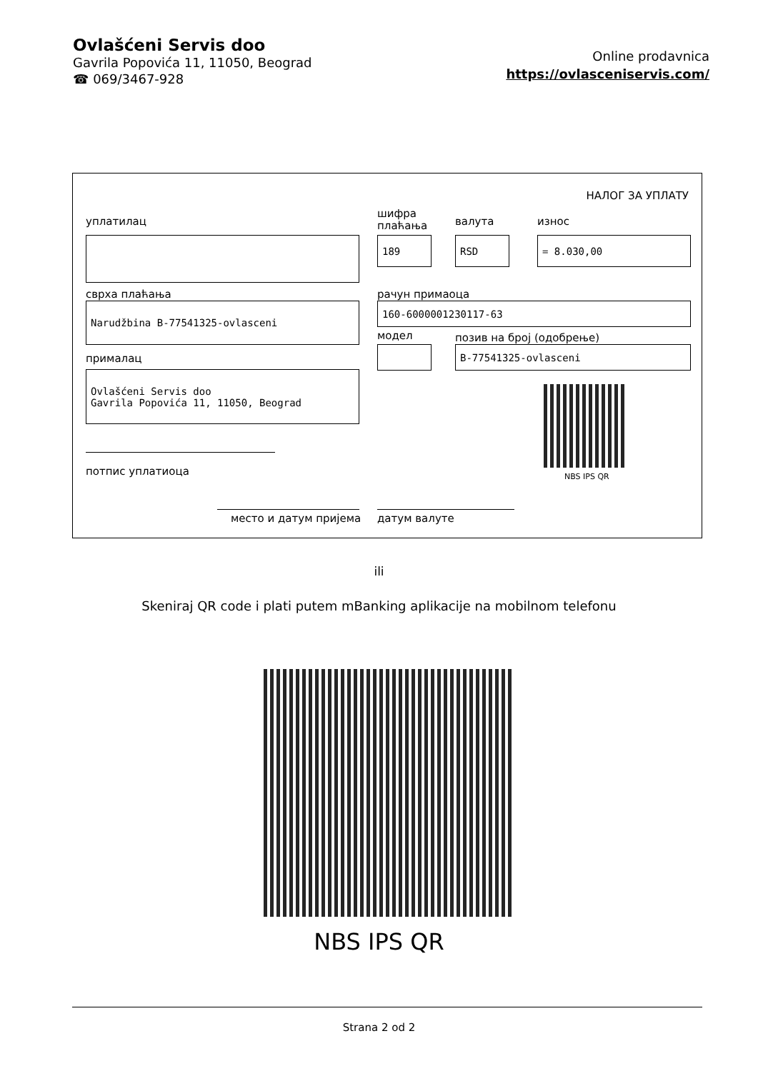Ovlašćeni Servis doo
Gavrila Popovića 11, 11050, Beograd
☎ 069/3467-928
Online prodavnica
https://ovlasceniservis.com/
НАЛОГ ЗА УПЛАТУ
уплатилац
шифра
плаћања
валута износ
189 RSD = 8.030,00
сврха плаћања рачун примаоца
Narudžbina B-77541325-ovlasceni 160-6000001230117-63
модел позив на број (одобрење)
B-77541325-ovlasceni
прималац
Ovlašćeni Servis doo
Gavrila Popovića 11, 11050, Beograd
NBS IPS QR
потпис уплатиоца
место и датум пријема датум валуте
ili
Skeniraj QR code i plati putem mBanking aplikacije na mobilnom telefonu
NBS IPS QR
Strana 2 od 2